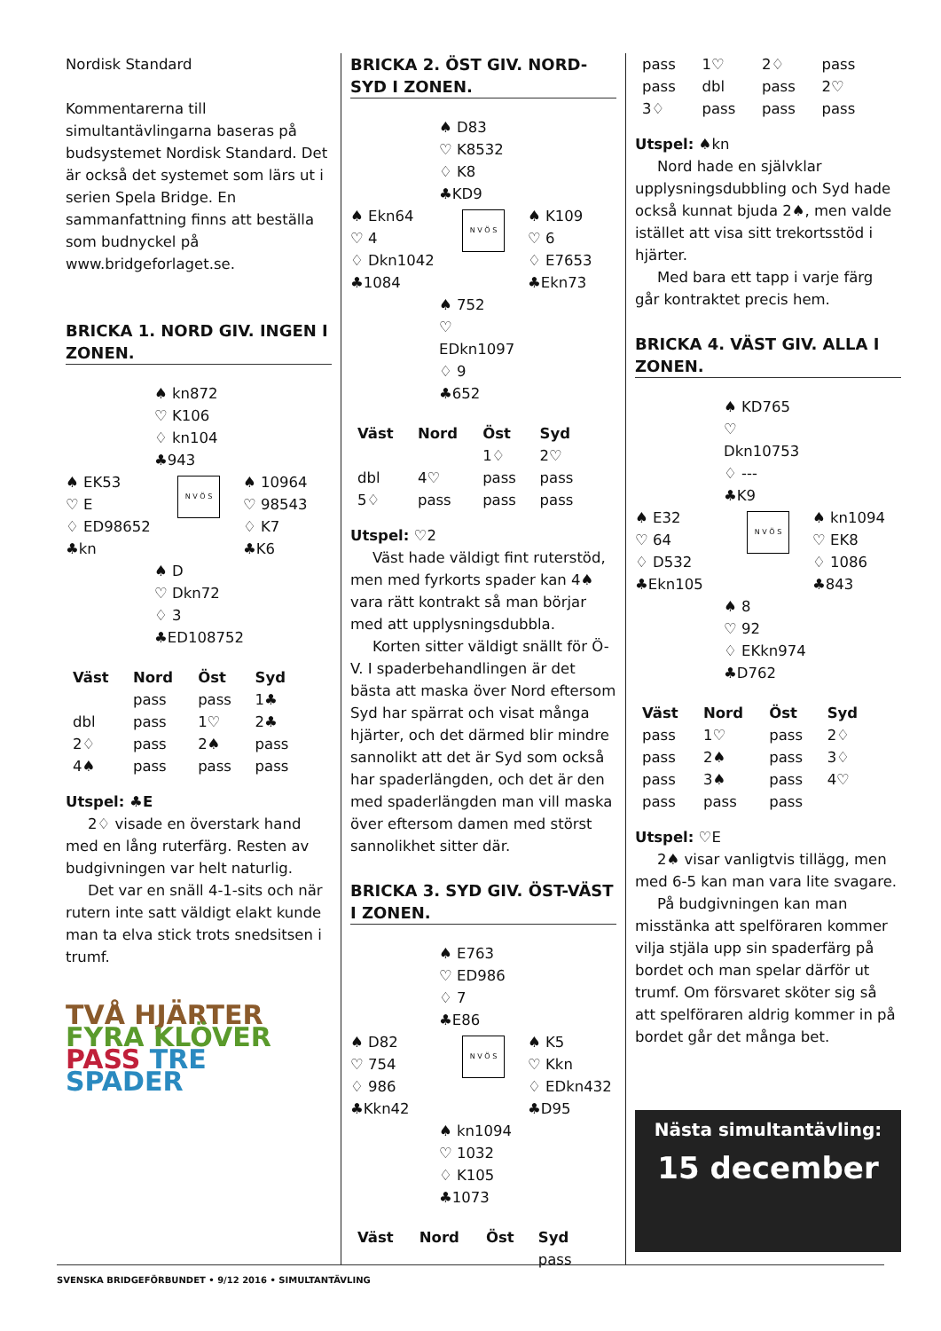Nordisk Standard
Kommentarerna till simultantävlingarna baseras på budsystemet Nordisk Standard. Det är också det systemet som lärs ut i serien Spela Bridge. En sammanfattning finns att beställa som budnyckel på www.bridgeforlaget.se.
BRICKA 1. NORD GIV. INGEN I ZONEN.
♠ kn872
♡ K106
♢ kn104
♣943
♠ EK53
♡ E
♢ ED98652
♣kn
N V Ö S
♠ 10964
♡ 98543
♢ K7
♣K6
♠ D
♡ Dkn72
♢ 3
♣ED108752
| Väst | Nord | Öst | Syd |
| --- | --- | --- | --- |
| | pass | pass | 1♣ |
| dbl | pass | 1♡ | 2♣ |
| 2♢ | pass | 2♠ | pass |
| 4♠ | pass | pass | pass |
Utspel: ♣E
2♢ visade en överstark hand med en lång ruterfärg. Resten av budgivningen var helt naturlig.
Det var en snäll 4-1-sits och när rutern inte satt väldigt elakt kunde man ta elva stick trots snedsitsen i trumf.
TVÅ HJÄRTER FYRA KLÖVER
PASS TRE SPADER
BRICKA 2. ÖST GIV. NORD-SYD I ZONEN.
♠ D83
♡ K8532
♢ K8
♣KD9
♠ Ekn64
♡ 4
♢ Dkn1042
♣1084
N V Ö S
♠ K109
♡ 6
♢ E7653
♣Ekn73
♠ 752
♡ EDkn1097
♢ 9
♣652
| Väst | Nord | Öst | Syd |
| --- | --- | --- | --- |
| | | 1♢ | 2♡ |
| dbl | 4♡ | pass | pass |
| 5♢ | pass | pass | pass |
Utspel: ♡2
Väst hade väldigt fint ruterstöd, men med fyrkorts spader kan 4♠ vara rätt kontrakt så man börjar med att upplysningsdubbla.
Korten sitter väldigt snällt för Ö-V. I spaderbehandlingen är det bästa att maska över Nord eftersom Syd har spärrat och visat många hjärter, och det därmed blir mindre sannolikt att det är Syd som också har spaderlängden, och det är den med spaderlängden man vill maska över eftersom damen med störst sannolikhet sitter där.
BRICKA 3. SYD GIV. ÖST-VÄST I ZONEN.
♠ E763
♡ ED986
♢ 7
♣E86
♠ D82
♡ 754
♢ 986
♣Kkn42
N V Ö S
♠ K5
♡ Kkn
♢ EDkn432
♣D95
♠ kn1094
♡ 1032
♢ K105
♣1073
| Väst | Nord | Öst | Syd |
| --- | --- | --- | --- |
| | | | pass |
| pass | 1♡ | 2♢ | pass |
| pass | dbl | pass | 2♡ |
| 3♢ | pass | pass | pass |
Utspel: ♠kn
Nord hade en självklar upplysningsdubbling och Syd hade också kunnat bjuda 2♠, men valde istället att visa sitt trekortsstöd i hjärter.
Med bara ett tapp i varje färg går kontraktet precis hem.
BRICKA 4. VÄST GIV. ALLA I ZONEN.
♠ KD765
♡ Dkn10753
♢ ---
♣K9
♠ E32
♡ 64
♢ D532
♣Ekn105
N V Ö S
♠ kn1094
♡ EK8
♢ 1086
♣843
♠ 8
♡ 92
♢ EKkn974
♣D762
| Väst | Nord | Öst | Syd |
| --- | --- | --- | --- |
| pass | 1♡ | pass | 2♢ |
| pass | 2♠ | pass | 3♢ |
| pass | 3♠ | pass | 4♡ |
| pass | pass | pass | |
Utspel: ♡E
2♠ visar vanligtvis tillägg, men med 6-5 kan man vara lite svagare.
På budgivningen kan man misstänka att spelföraren kommer vilja stjäla upp sin spaderfärg på bordet och man spelar därför ut trumf. Om försvaret sköter sig så att spelföraren aldrig kommer in på bordet går det många bet.
Nästa simultantävling:
15 december
SVENSKA BRIDGEFÖRBUNDET • 9/12 2016 • SIMULTANTÄVLING